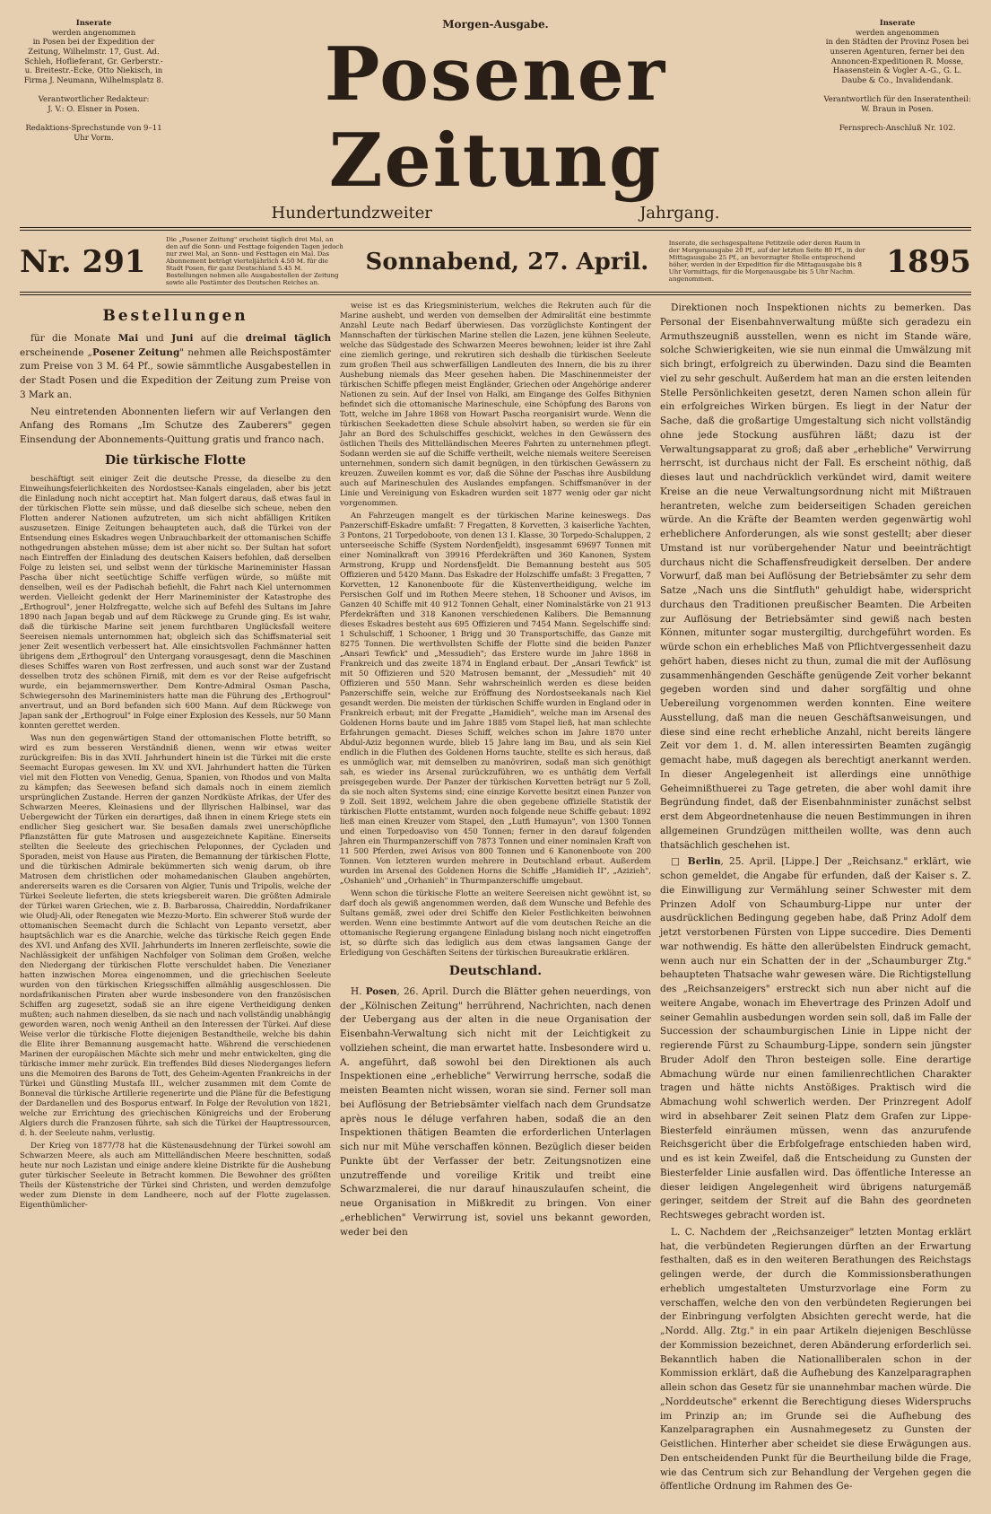Inserate
werden angenommen
in Posen bei der Expedition der Zeitung, Wilhelmstr. 17, Gust. Ad. Schleh, Hoflieferant, Gr. Gerberstr.- u. Breitestr.-Ecke, Otto Niekisch, in Firma J. Neumann, Wilhelmsplatz 8.
Verantwortlicher Redakteur:
J. V.: O. Elsner in Posen.
Redaktions-Sprechstunde von 9–11 Uhr Vorm.
Morgen-Ausgabe.
Posener Zeitung
Hundertundzweiter Jahrgang.
Inserate
werden angenommen
in den Städten der Provinz Posen bei unseren Agenturen, ferner bei den Annoncen-Expeditionen R. Mosse, Haasenstein & Vogler A.-G., G. L. Daube & Co., Invalidendank.
Verantwortlich für den Inseratentheil:
W. Braun in Posen.
Fernsprech-Anschluß Nr. 102.
Nr. 291 Die „Posener Zeitung" erscheint täglich drei Mal, an den auf die Sonn- und Festtage folgenden Tagen jedoch nur zwei Mal, an Sonn- und Festtagen ein Mal. Das Abonnement beträgt vierteljährlich 4.50 M. für die Stadt Posen, für ganz Deutschland 5.45 M. Bestellungen nehmen alle Ausgabestellen der Zeitung sowie alle Postämter des Deutschen Reiches an. Sonnabend, 27. April. Inserate, die sechsgespaltene Petitzeile oder deren Raum in der Morgenausgabe 20 Pf., auf der letzten Seite 80 Pf., in der Mittagausgabe 25 Pf., an bevorzugter Stelle entsprechend höher, werden in der Expedition für die Mittagausgabe bis 8 Uhr Vormittags, für die Morgenausgabe bis 5 Uhr Nachm. angenommen. 1895
Bestellungen
für die Monate Mai und Juni auf die dreimal täglich erscheinende „Posener Zeitung" nehmen alle Reichspostämter zum Preise von 3 M. 64 Pf., sowie sämmtliche Ausgabestellen in der Stadt Posen und die Expedition der Zeitung zum Preise von 3 Mark an.
Neu eintretenden Abonnenten liefern wir auf Verlangen den Anfang des Romans „Im Schutze des Zauberers" gegen Einsendung der Abonnements-Quittung gratis und franco nach.
Die türkische Flotte
beschäftigt seit einiger Zeit die deutsche Presse, da dieselbe zu den Einweihungsfeierlichkeiten des Nordostsee-Kanals eingeladen, aber bis jetzt die Einladung noch nicht acceptirt hat. Man folgert daraus, daß etwas faul in der türkischen Flotte sein müsse, und daß dieselbe sich scheue, neben den Flotten anderer Nationen aufzutreten, um sich nicht abfälligen Kritiken auszusetzen. Einige Zeitungen behaupteten auch, daß die Türkei von der Entsendung eines Eskadres wegen Unbrauchbarkeit der ottomanischen Schiffe nothgedrungen abstehen müsse; dem ist aber nicht so. Der Sultan hat sofort nach Eintreffen der Einladung des deutschen Kaisers befohlen, daß derselben Folge zu leisten sei, und selbst wenn der türkische Marineminister Hassan Pascha über nicht seetüchtige Schiffe verfügen würde, so müßte mit denselben, weil es der Padischah befiehlt, die Fahrt nach Kiel unternommen werden. Vielleicht gedenkt der Herr Marineminister der Katastrophe des „Erthogroul", jener Holzfregatte, welche sich auf Befehl des Sultans im Jahre 1890 nach Japan begab und auf dem Rückwege zu Grunde ging. Es ist wahr, daß die türkische Marine seit jenem furchtbaren Unglücksfall weitere Seereisen niemals unternommen hat; obgleich sich das Schiffsmaterial seit jener Zeit wesentlich verbessert hat. Alle einsichtsvollen Fachmänner hatten übrigens dem „Erthogroul" den Untergang vorausgesagt, denn die Maschinen dieses Schiffes waren von Rost zerfressen, und auch sonst war der Zustand desselben trotz des schönen Firniß, mit dem es vor der Reise aufgefrischt wurde, ein bejammernswerther. Dem Kontre-Admiral Osman Pascha, Schwiegersohn des Marineministers hatte man die Führung des „Erthogroul" anvertraut, und an Bord befanden sich 600 Mann. Auf dem Rückwege von Japan sank der „Erthogroul" in Folge einer Explosion des Kessels, nur 50 Mann konnten gerettet werden.
Was nun den gegenwärtigen Stand der ottomanischen Flotte betrifft, so wird es zum besseren Verständniß dienen, wenn wir etwas weiter zurückgreifen: Bis in das XVII. Jahrhundert hinein ist die Türkei mit die erste Seemacht Europas gewesen. Im XV. und XVI. Jahrhundert hatten die Türken viel mit den Flotten von Venedig, Genua, Spanien, von Rhodos und von Malta zu kämpfen; das Seewesen befand sich damals noch in einem ziemlich ursprünglichen Zustande. Herren der ganzen Nordküste Afrikas, der Ufer des Schwarzen Meeres, Kleinasiens und der Illyrischen Halbinsel, war das Uebergewicht der Türken ein derartiges, daß ihnen in einem Kriege stets ein endlicher Sieg gesichert war. Sie besaßen damals zwei unerschöpfliche Pflanzstätten für gute Matrosen und ausgezeichnete Kapitäne. Einerseits stellten die Seeleute des griechischen Peloponnes, der Cycladen und Sporaden, meist von Hause aus Piraten, die Bemannung der türkischen Flotte, und die türkischen Admirale bekümmerten sich wenig darum, ob ihre Matrosen dem christlichen oder mohamedanischen Glauben angehörten, andererseits waren es die Corsaren von Algier, Tunis und Tripolis, welche der Türkei Seeleute lieferten, die stets kriegsbereit waren. Die größten Admirale der Türkei waren Griechen, wie z. B. Barbarossa, Chaireddin, Nordafrikaner wie Oludj-Ali, oder Renegaten wie Mezzo-Morto. Ein schwerer Stoß wurde der ottomanischen Seemacht durch die Schlacht von Lepanto versetzt, aber hauptsächlich war es die Anarchie, welche das türkische Reich gegen Ende des XVI. und Anfang des XVII. Jahrhunderts im Inneren zerfleischte, sowie die Nachlässigkeit der unfähigen Nachfolger von Soliman dem Großen, welche den Niedergang der türkischen Flotte verschuldet haben. Die Venezianer hatten inzwischen Morea eingenommen, und die griechischen Seeleute wurden von den türkischen Kriegsschiffen allmählig ausgeschlossen. Die nordafrikanischen Piraten aber wurde insbesondere von den französischen Schiffen arg zugesetzt, sodaß sie an ihre eigene Vertheidigung denken mußten; auch nahmen dieselben, da sie nach und nach vollständig unabhängig geworden waren, noch wenig Antheil an den Interessen der Türkei. Auf diese Weise verlor die türkische Flotte diejenigen Bestandtheile, welche bis dahin die Elite ihrer Bemannung ausgemacht hatte. Während die verschiedenen Marinen der europäischen Mächte sich mehr und mehr entwickelten, ging die türkische immer mehr zurück. Ein treffendes Bild dieses Niederganges liefern uns die Memoiren des Barons de Tott, des Geheim-Agenten Frankreichs in der Türkei und Günstling Mustafa III., welcher zusammen mit dem Comte de Bonneval die türkische Artillerie regenerirte und die Pläne für die Befestigung der Dardanellen und des Bosporus entwarf. In Folge der Revolution von 1821, welche zur Errichtung des griechischen Königreichs und der Eroberung Algiers durch die Franzosen führte, sah sich die Türkei der Hauptressourcen, d. h. der Seeleute nahm, verlustig.
Der Krieg von 1877/78 hat die Küstenausdehnung der Türkei sowohl am Schwarzen Meere, als auch am Mittelländischen Meere beschnitten, sodaß heute nur noch Lazistan und einige andere kleine Distrikte für die Aushebung guter türkischer Seeleute in Betracht kommen. Die Bewohner des größten Theils der Küstenstriche der Türkei sind Christen, und werden demzufolge weder zum Dienste in dem Landheere, noch auf der Flotte zugelassen. Eigenthümlicher-
weise ist es das Kriegsministerium, welches die Rekruten auch für die Marine aushebt, und werden von demselben der Admiralität eine bestimmte Anzahl Leute nach Bedarf überwiesen. Das vorzüglichste Kontingent der Mannschaften der türkischen Marine stellen die Lazen, jene kühnen Seeleute, welche das Südgestade des Schwarzen Meeres bewohnen; leider ist ihre Zahl eine ziemlich geringe, und rekrutiren sich deshalb die türkischen Seeleute zum großen Theil aus schwerfälligen Landleuten des Innern, die bis zu ihrer Aushebung niemals das Meer gesehen haben. Die Maschinenmeister der türkischen Schiffe pflegen meist Engländer, Griechen oder Angehörige anderer Nationen zu sein. Auf der Insel von Halki, am Eingange des Golfes Bithynien befindet sich die ottomanische Marineschule, eine Schöpfung des Barons von Tott, welche im Jahre 1868 von Howart Pascha reorganisirt wurde. Wenn die türkischen Seekadetten diese Schule absolvirt haben, so werden sie für ein Jahr an Bord des Schulschiffes geschickt, welches in den Gewässern des östlichen Theils des Mittelländischen Meeres Fahrten zu unternehmen pflegt. Sodann werden sie auf die Schiffe vertheilt, welche niemals weitere Seereisen unternehmen, sondern sich damit begnügen, in den türkischen Gewässern zu kreuzen. Zuweilen kommt es vor, daß die Söhne der Paschas ihre Ausbildung auch auf Marineschulen des Auslandes empfangen. Schiffsmanöver in der Linie und Vereinigung von Eskadren wurden seit 1877 wenig oder gar nicht vorgenommen.
An Fahrzeugen mangelt es der türkischen Marine keineswegs. Das Panzerschiff-Eskadre umfaßt: 7 Fregatten, 8 Korvetten, 3 kaiserliche Yachten, 3 Pontons, 21 Torpedoboote, von denen 13 I. Klasse, 30 Torpedo-Schaluppen, 2 unterseeische Schiffe (System Nordenfjeldt), insgesammt 69697 Tonnen mit einer Nominalkraft von 39916 Pferdekräften und 360 Kanonen, System Armstrong, Krupp und Nordensfjeldt. Die Bemannung besteht aus 505 Offizieren und 5420 Mann. Das Eskadre der Holzschiffe umfaßt: 3 Fregatten, 7 Korvetten, 12 Kanonenboote für die Küstenvertheidigung, welche im Persischen Golf und im Rothen Meere stehen, 18 Schooner und Avisos, im Ganzen 40 Schiffe mit 40 912 Tonnen Gehalt, einer Nominalstärke von 21 913 Pferdekräften und 318 Kanonen verschiedenen Kalibers. Die Bemannung dieses Eskadres besteht aus 695 Offizieren und 7454 Mann. Segelschiffe sind: 1 Schulschiff, 1 Schooner, 1 Brigg und 30 Transportschiffe, das Ganze mit 8275 Tonnen. Die werthvollsten Schiffe der Flotte sind die beiden Panzer „Ansari Tewfick" und „Messudieh"; das Erstere wurde im Jahre 1868 in Frankreich und das zweite 1874 in England erbaut. Der „Ansari Tewfick" ist mit 50 Offizieren und 520 Matrosen bemannt, der „Messudieh" mit 40 Offizieren und 550 Mann. Sehr wahrscheinlich werden es diese beiden Panzerschiffe sein, welche zur Eröffnung des Nordostseekanals nach Kiel gesandt werden. Die meisten der türkischen Schiffe wurden in England oder in Frankreich erbaut; mit der Fregatte „Hamidieh", welche man im Arsenal des Goldenen Horns baute und im Jahre 1885 vom Stapel ließ, hat man schlechte Erfahrungen gemacht. Dieses Schiff, welches schon im Jahre 1870 unter Abdul-Aziz begonnen wurde, blieb 15 Jahre lang im Bau, und als sein Kiel endlich in die Fluthen des Goldenen Horns tauchte, stellte es sich heraus, daß es unmöglich war, mit demselben zu manövriren, sodaß man sich genöthigt sah, es wieder ins Arsenal zurückzuführen, wo es unthätig dem Verfall preisgegeben wurde. Der Panzer der türkischen Korvetten beträgt nur 5 Zoll, da sie noch alten Systems sind; eine einzige Korvette besitzt einen Panzer von 9 Zoll. Seit 1892, welchem Jahre die oben gegebene offizielle Statistik der türkischen Flotte entstammt, wurden noch folgende neue Schiffe gebaut: 1892 ließ man einen Kreuzer vom Stapel, den „Lutfi Humayun", von 1300 Tonnen und einen Torpedoaviso von 450 Tonnen; ferner in den darauf folgenden Jahren ein Thurmpanzerschiff von 7873 Tonnen und einer nominalen Kraft von 11 500 Pferden, zwei Avisos von 800 Tonnen und 6 Kanonenboote von 200 Tonnen. Von letzteren wurden mehrere in Deutschland erbaut. Außerdem wurden im Arsenal des Goldenen Horns die Schiffe „Hamidieh II", „Azizieh", „Oshanieh" und „Orhanieh" in Thurmpanzerschiffe umgebaut.
Wenn schon die türkische Flotte an weitere Seereisen nicht gewöhnt ist, so darf doch als gewiß angenommen werden, daß dem Wunsche und Befehle des Sultans gemäß, zwei oder drei Schiffe den Kieler Festlichkeiten beiwohnen werden. Wenn eine bestimmte Antwort auf die vom deutschen Reiche an die ottomanische Regierung ergangene Einladung bislang noch nicht eingetroffen ist, so dürfte sich das lediglich aus dem etwas langsamen Gange der Erledigung von Geschäften Seitens der türkischen Bureaukratie erklären.
Deutschland.
H. Posen, 26. April. Durch die Blätter gehen neuerdings, von der „Kölnischen Zeitung" herrührend, Nachrichten, nach denen der Uebergang aus der alten in die neue Organisation der Eisenbahn-Verwaltung sich nicht mit der Leichtigkeit zu vollziehen scheint, die man erwartet hatte. Insbesondere wird u. A. angeführt, daß sowohl bei den Direktionen als auch Inspektionen eine „erhebliche" Verwirrung herrsche, sodaß die meisten Beamten nicht wissen, woran sie sind. Ferner soll man bei Auflösung der Betriebsämter vielfach nach dem Grundsatze après nous le déluge verfahren haben, sodaß die an den Inspektionen thätigen Beamten die erforderlichen Unterlagen sich nur mit Mühe verschaffen können. Bezüglich dieser beiden Punkte übt der Verfasser der betr. Zeitungsnotizen eine unzutreffende und voreilige Kritik und treibt eine Schwarzmalerei, die nur darauf hinauszulaufen scheint, die neue Organisation in Mißkredit zu bringen. Von einer „erheblichen" Verwirrung ist, soviel uns bekannt geworden, weder bei den
Direktionen noch Inspektionen nichts zu bemerken. Das Personal der Eisenbahnverwaltung müßte sich geradezu ein Armuthszeugniß ausstellen, wenn es nicht im Stande wäre, solche Schwierigkeiten, wie sie nun einmal die Umwälzung mit sich bringt, erfolgreich zu überwinden. Dazu sind die Beamten viel zu sehr geschult. Außerdem hat man an die ersten leitenden Stelle Persönlichkeiten gesetzt, deren Namen schon allein für ein erfolgreiches Wirken bürgen. Es liegt in der Natur der Sache, daß die großartige Umgestaltung sich nicht vollständig ohne jede Stockung ausführen läßt; dazu ist der Verwaltungsapparat zu groß; daß aber „erhebliche" Verwirrung herrscht, ist durchaus nicht der Fall. Es erscheint nöthig, daß dieses laut und nachdrücklich verkündet wird, damit weitere Kreise an die neue Verwaltungsordnung nicht mit Mißtrauen herantreten, welche zum beiderseitigen Schaden gereichen würde. An die Kräfte der Beamten werden gegenwärtig wohl erheblichere Anforderungen, als wie sonst gestellt; aber dieser Umstand ist nur vorübergehender Natur und beeinträchtigt durchaus nicht die Schaffensfreudigkeit derselben. Der andere Vorwurf, daß man bei Auflösung der Betriebsämter zu sehr dem Satze „Nach uns die Sintfluth" gehuldigt habe, widerspricht durchaus den Traditionen preußischer Beamten. Die Arbeiten zur Auflösung der Betriebsämter sind gewiß nach besten Können, mitunter sogar mustergiltig, durchgeführt worden. Es würde schon ein erhebliches Maß von Pflichtvergessenheit dazu gehört haben, dieses nicht zu thun, zumal die mit der Auflösung zusammenhängenden Geschäfte genügende Zeit vorher bekannt gegeben worden sind und daher sorgfältig und ohne Uebereilung vorgenommen werden konnten. Eine weitere Ausstellung, daß man die neuen Geschäftsanweisungen, und diese sind eine recht erhebliche Anzahl, nicht bereits längere Zeit vor dem 1. d. M. allen interessirten Beamten zugängig gemacht habe, muß dagegen als berechtigt anerkannt werden. In dieser Angelegenheit ist allerdings eine unnöthige Geheimnißthuerei zu Tage getreten, die aber wohl damit ihre Begründung findet, daß der Eisenbahnminister zunächst selbst erst dem Abgeordnetenhause die neuen Bestimmungen in ihren allgemeinen Grundzügen mittheilen wollte, was denn auch thatsächlich geschehen ist.
□ Berlin, 25. April. [Lippe.] Der „Reichsanz." erklärt, wie schon gemeldet, die Angabe für erfunden, daß der Kaiser s. Z. die Einwilligung zur Vermählung seiner Schwester mit dem Prinzen Adolf von Schaumburg-Lippe nur unter der ausdrücklichen Bedingung gegeben habe, daß Prinz Adolf dem jetzt verstorbenen Fürsten von Lippe succedire. Dies Dementi war nothwendig. Es hätte den allerübelsten Eindruck gemacht, wenn auch nur ein Schatten der in der „Schaumburger Ztg." behaupteten Thatsache wahr gewesen wäre. Die Richtigstellung des „Reichsanzeigers" erstreckt sich nun aber nicht auf die weitere Angabe, wonach im Ehevertrage des Prinzen Adolf und seiner Gemahlin ausbedungen worden sein soll, daß im Falle der Succession der schaumburgischen Linie in Lippe nicht der regierende Fürst zu Schaumburg-Lippe, sondern sein jüngster Bruder Adolf den Thron besteigen solle. Eine derartige Abmachung würde nur einen familienrechtlichen Charakter tragen und hätte nichts Anstößiges. Praktisch wird die Abmachung wohl schwerlich werden. Der Prinzregent Adolf wird in absehbarer Zeit seinen Platz dem Grafen zur Lippe-Biesterfeld einräumen müssen, wenn das anzurufende Reichsgericht über die Erbfolgefrage entschieden haben wird, und es ist kein Zweifel, daß die Entscheidung zu Gunsten der Biesterfelder Linie ausfallen wird. Das öffentliche Interesse an dieser leidigen Angelegenheit wird übrigens naturgemäß geringer, seitdem der Streit auf die Bahn des geordneten Rechtsweges gebracht worden ist.
L. C. Nachdem der „Reichsanzeiger" letzten Montag erklärt hat, die verbündeten Regierungen dürften an der Erwartung festhalten, daß es in den weiteren Berathungen des Reichstags gelingen werde, der durch die Kommissionsberathungen erheblich umgestalteten Umsturzvorlage eine Form zu verschaffen, welche den von den verbündeten Regierungen bei der Einbringung verfolgten Absichten gerecht werde, hat die „Nordd. Allg. Ztg." in ein paar Artikeln diejenigen Beschlüsse der Kommission bezeichnet, deren Abänderung erforderlich sei. Bekanntlich haben die Nationalliberalen schon in der Kommission erklärt, daß die Aufhebung des Kanzelparagraphen allein schon das Gesetz für sie unannehmbar machen würde. Die „Norddeutsche" erkennt die Berechtigung dieses Widerspruchs im Prinzip an; im Grunde sei die Aufhebung des Kanzelparagraphen ein Ausnahmegesetz zu Gunsten der Geistlichen. Hinterher aber scheidet sie diese Erwägungen aus. Den entscheidenden Punkt für die Beurtheilung bilde die Frage, wie das Centrum sich zur Behandlung der Vergehen gegen die öffentliche Ordnung im Rahmen des Ge-